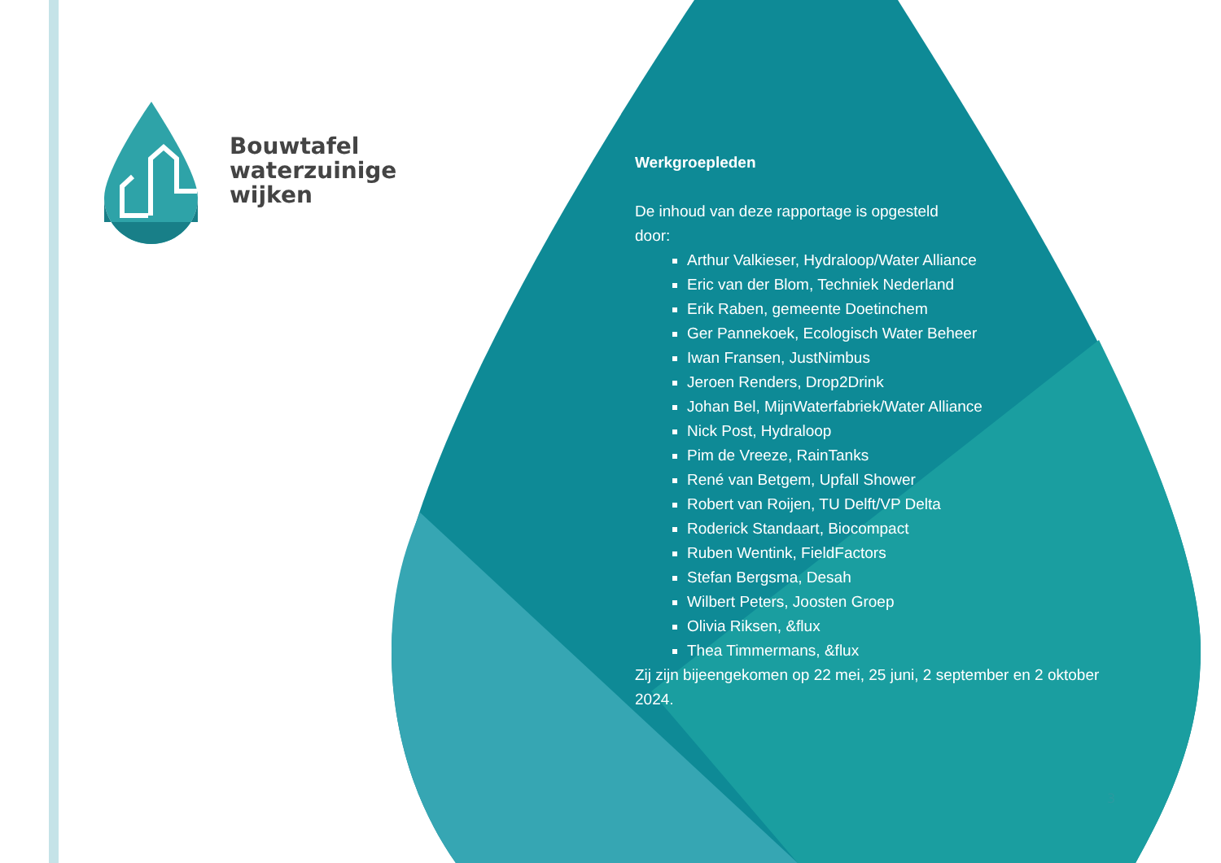Bouwtafel
waterzuinige
wijken
Werkgroepleden
De inhoud van deze rapportage is opgesteld door:
Arthur Valkieser, Hydraloop/Water Alliance
Eric van der Blom, Techniek Nederland
Erik Raben, gemeente Doetinchem
Ger Pannekoek, Ecologisch Water Beheer
Iwan Fransen, JustNimbus
Jeroen Renders, Drop2Drink
Johan Bel, MijnWaterfabriek/Water Alliance
Nick Post, Hydraloop
Pim de Vreeze, RainTanks
René van Betgem, Upfall Shower
Robert van Roijen, TU Delft/VP Delta
Roderick Standaart, Biocompact
Ruben Wentink, FieldFactors
Stefan Bergsma, Desah
Wilbert Peters, Joosten Groep
Olivia Riksen, &flux
Thea Timmermans, &flux
Zij zijn bijeengekomen op 22 mei, 25 juni, 2 september en 2 oktober 2024.
3